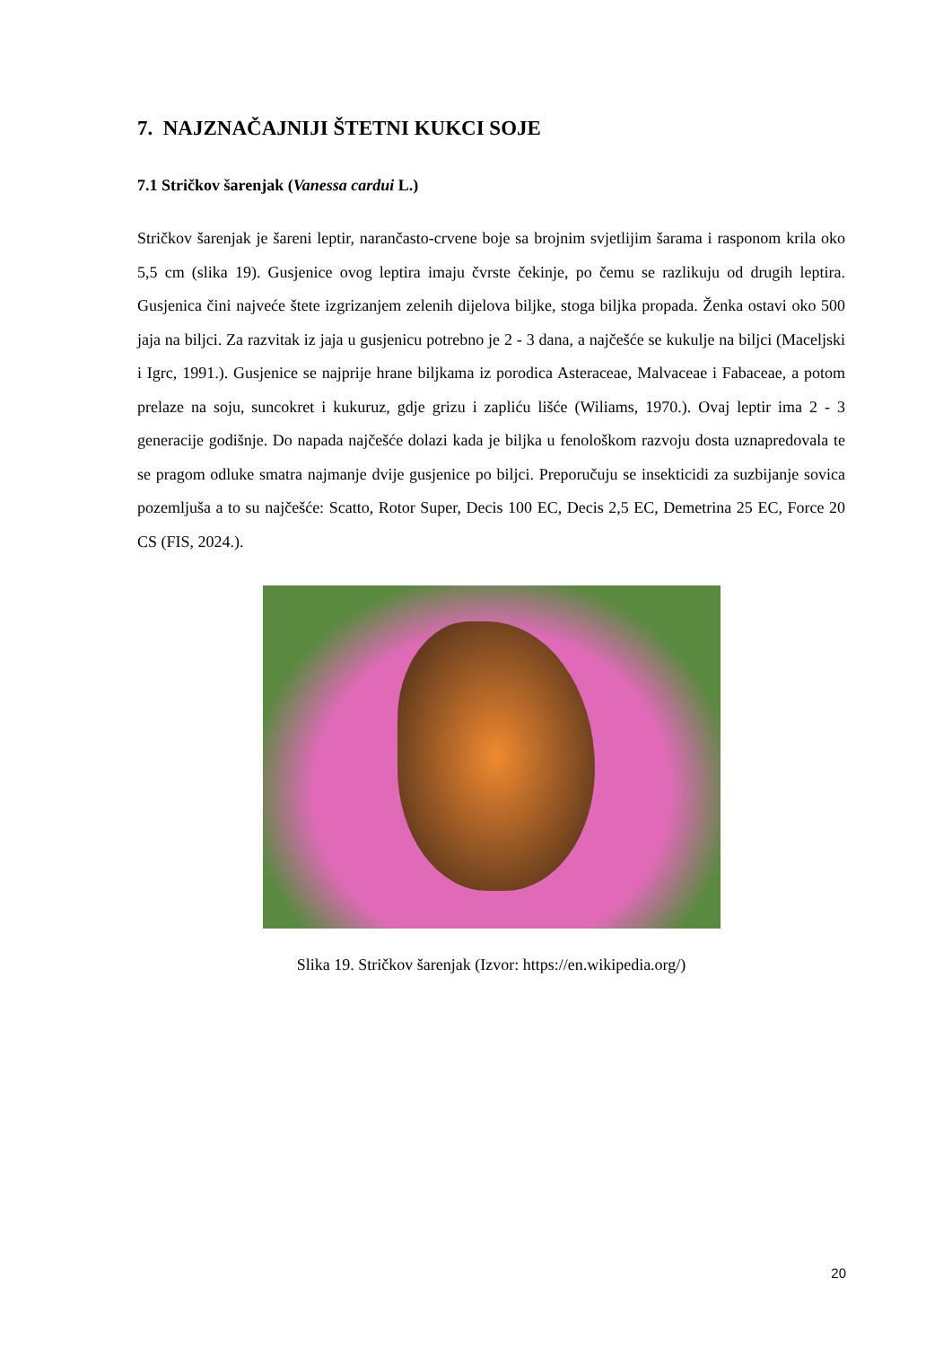7. NAJZNAČAJNIJI ŠTETNI KUKCI SOJE
7.1 Stričkov šarenjak (Vanessa cardui L.)
Stričkov šarenjak je šareni leptir, narančasto-crvene boje sa brojnim svjetlijim šarama i rasponom krila oko 5,5 cm (slika 19). Gusjenice ovog leptira imaju čvrste čekinje, po čemu se razlikuju od drugih leptira. Gusjenica čini najveće štete izgrizanjem zelenih dijelova biljke, stoga biljka propada. Ženka ostavi oko 500 jaja na biljci. Za razvitak iz jaja u gusjenicu potrebno je 2 - 3 dana, a najčešće se kukulje na biljci (Maceljski i Igrc, 1991.). Gusjenice se najprije hrane biljkama iz porodica Asteraceae, Malvaceae i Fabaceae, a potom prelaze na soju, suncokret i kukuruz, gdje grizu i zapliću lišće (Wiliams, 1970.). Ovaj leptir ima 2 - 3 generacije godišnje. Do napada najčešće dolazi kada je biljka u fenološkom razvoju dosta uznapredovala te se pragom odluke smatra najmanje dvije gusjenice po biljci. Preporučuju se insekticidi za suzbijanje sovica pozemljuša a to su najčešće: Scatto, Rotor Super, Decis 100 EC, Decis 2,5 EC, Demetrina 25 EC, Force 20 CS (FIS, 2024.).
Slika 19. Stričkov šarenjak (Izvor: https://en.wikipedia.org/)
20